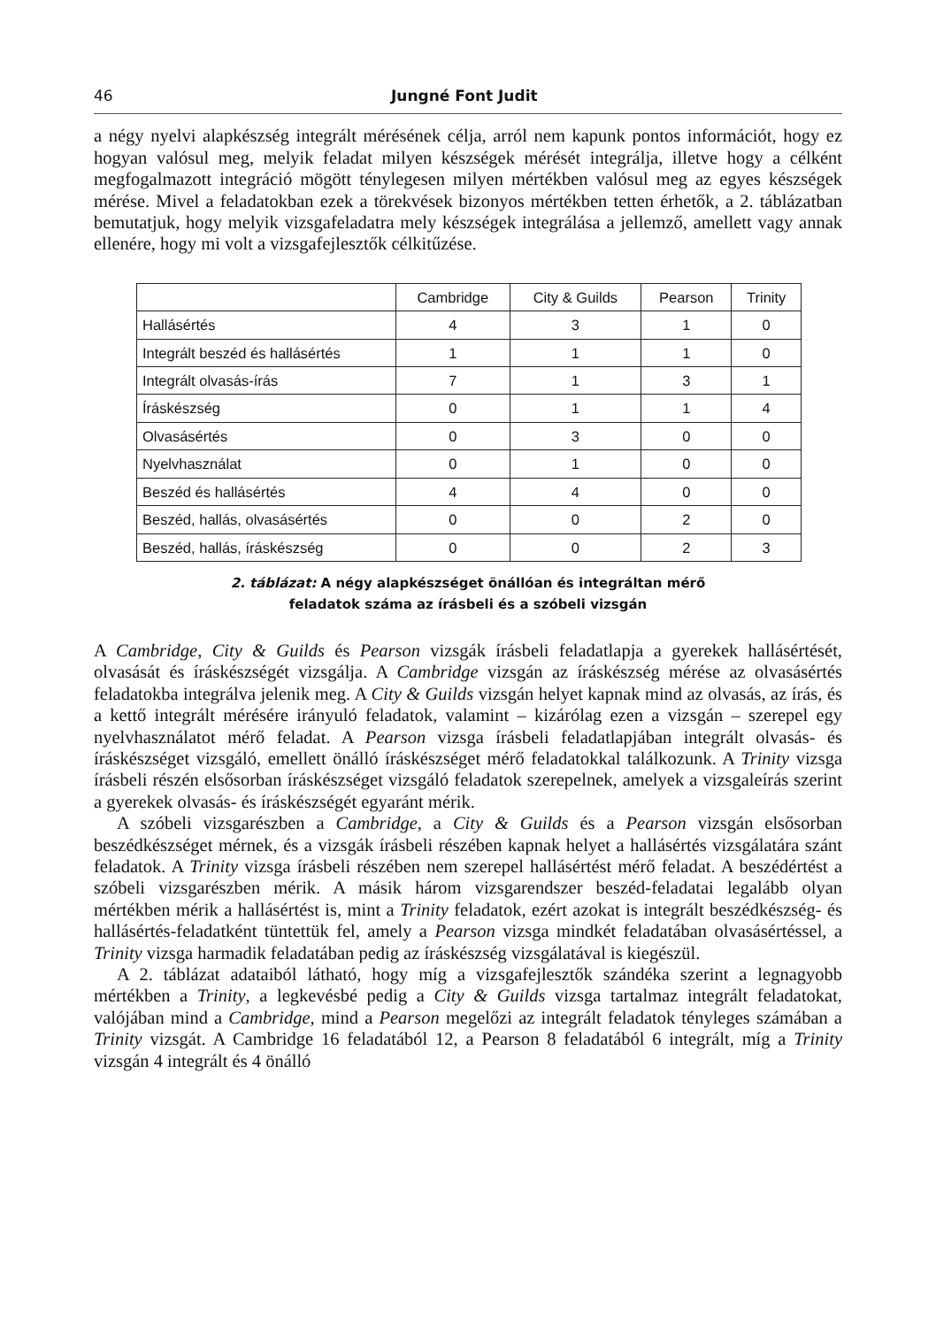46 Jungné Font Judit
a négy nyelvi alapkészség integrált mérésének célja, arról nem kapunk pontos információt, hogy ez hogyan valósul meg, melyik feladat milyen készségek mérését integrálja, illetve hogy a célként megfogalmazott integráció mögött ténylegesen milyen mértékben valósul meg az egyes készségek mérése. Mivel a feladatokban ezek a törekvések bizonyos mértékben tetten érhetők, a 2. táblázatban bemutatjuk, hogy melyik vizsgafeladatra mely készségek integrálása a jellemző, amellett vagy annak ellenére, hogy mi volt a vizsgafejlesztők célkitűzése.
| | Cambridge | City & Guilds | Pearson | Trinity |
| --- | --- | --- | --- | --- |
| Hallásértés | 4 | 3 | 1 | 0 |
| Integrált beszéd és hallásértés | 1 | 1 | 1 | 0 |
| Integrált olvasás-írás | 7 | 1 | 3 | 1 |
| Íráskészség | 0 | 1 | 1 | 4 |
| Olvasásértés | 0 | 3 | 0 | 0 |
| Nyelvhasználat | 0 | 1 | 0 | 0 |
| Beszéd és hallásértés | 4 | 4 | 0 | 0 |
| Beszéd, hallás, olvasásértés | 0 | 0 | 2 | 0 |
| Beszéd, hallás, íráskészség | 0 | 0 | 2 | 3 |
2. táblázat: A négy alapkészséget önállóan és integráltan mérő
feladatok száma az írásbeli és a szóbeli vizsgán
A Cambridge, City & Guilds és Pearson vizsgák írásbeli feladatlapja a gyerekek hallásértését, olvasását és íráskészségét vizsgálja. A Cambridge vizsgán az íráskészség mérése az olvasásértés feladatokba integrálva jelenik meg. A City & Guilds vizsgán helyet kapnak mind az olvasás, az írás, és a kettő integrált mérésére irányuló feladatok, valamint – kizárólag ezen a vizsgán – szerepel egy nyelvhasználatot mérő feladat. A Pearson vizsga írásbeli feladatlapjában integrált olvasás- és íráskészséget vizsgáló, emellett önálló íráskészséget mérő feladatokkal találkozunk. A Trinity vizsga írásbeli részén elsősorban íráskészséget vizsgáló feladatok szerepelnek, amelyek a vizsgaleírás szerint a gyerekek olvasás- és íráskészségét egyaránt mérik.
A szóbeli vizsgarészben a Cambridge, a City & Guilds és a Pearson vizsgán elsősorban beszédkészséget mérnek, és a vizsgák írásbeli részében kapnak helyet a hallásértés vizsgálatára szánt feladatok. A Trinity vizsga írásbeli részében nem szerepel hallásértést mérő feladat. A beszédértést a szóbeli vizsgarészben mérik. A másik három vizsgarendszer beszéd-feladatai legalább olyan mértékben mérik a hallásértést is, mint a Trinity feladatok, ezért azokat is integrált beszédkészség- és hallásértés-feladatként tüntettük fel, amely a Pearson vizsga mindkét feladatában olvasásértéssel, a Trinity vizsga harmadik feladatában pedig az íráskészség vizsgálatával is kiegészül.
A 2. táblázat adataiból látható, hogy míg a vizsgafejlesztők szándéka szerint a legnagyobb mértékben a Trinity, a legkevésbé pedig a City & Guilds vizsga tartalmaz integrált feladatokat, valójában mind a Cambridge, mind a Pearson megelőzi az integrált feladatok tényleges számában a Trinity vizsgát. A Cambridge 16 feladatából 12, a Pearson 8 feladatából 6 integrált, míg a Trinity vizsgán 4 integrált és 4 önálló